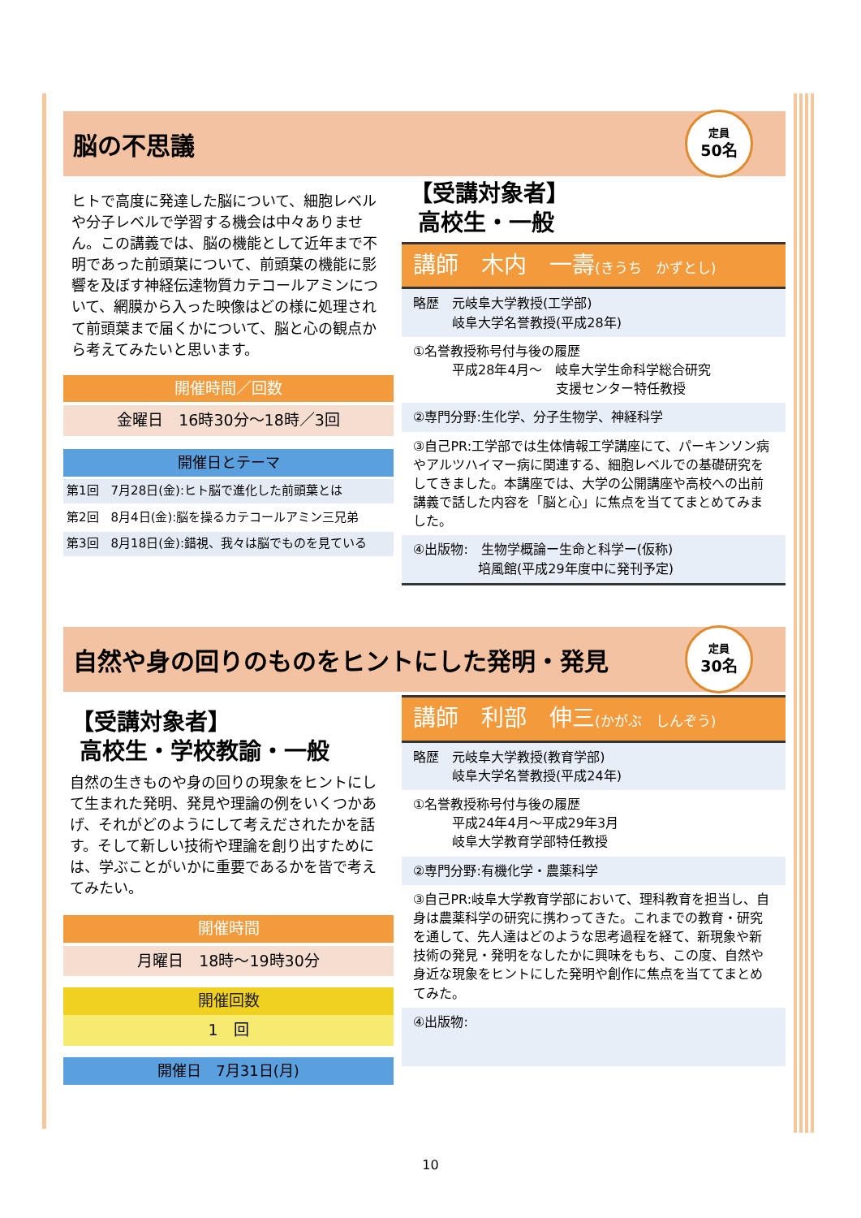脳の不思議
定員
50名
ヒトで高度に発達した脳について、細胞レベルや分子レベルで学習する機会は中々ありません。この講義では、脳の機能として近年まで不明であった前頭葉について、前頭葉の機能に影響を及ぼす神経伝達物質カテコールアミンについて、網膜から入った映像はどの様に処理されて前頭葉まで届くかについて、脳と心の観点から考えてみたいと思います。
開催時間／回数
金曜日　16時30分～18時／3回
開催日とテーマ
第1回　7月28日(金):ヒト脳で進化した前頭葉とは
第2回　8月4日(金):脳を操るカテコールアミン三兄弟
第3回　8月18日(金):錯視、我々は脳でものを見ている
【受講対象者】
高校生・一般
講師　木内　一壽(きうち　かずとし)
略歴　元岐阜大学教授(工学部)
　　　岐阜大学名誉教授(平成28年)
①名誉教授称号付与後の履歴
　　　平成28年4月～　岐阜大学生命科学総合研究
　　　　　　　　　　　支援センター特任教授
②専門分野:生化学、分子生物学、神経科学
③自己PR:工学部では生体情報工学講座にて、パーキンソン病やアルツハイマー病に関連する、細胞レベルでの基礎研究をしてきました。本講座では、大学の公開講座や高校への出前講義で話した内容を「脳と心」に焦点を当ててまとめてみました。
④出版物:　生物学概論ー生命と科学ー(仮称)
　　　　　培風館(平成29年度中に発刊予定)
自然や身の回りのものをヒントにした発明・発見
定員
30名
【受講対象者】
高校生・学校教諭・一般
自然の生きものや身の回りの現象をヒントにして生まれた発明、発見や理論の例をいくつかあげ、それがどのようにして考えだされたかを話す。そして新しい技術や理論を創り出すためには、学ぶことがいかに重要であるかを皆で考えてみたい。
開催時間
月曜日　18時～19時30分
開催回数
1　回
開催日　7月31日(月)
講師　利部　伸三(かがぶ　しんぞう)
略歴　元岐阜大学教授(教育学部)
　　　岐阜大学名誉教授(平成24年)
①名誉教授称号付与後の履歴
　　　平成24年4月～平成29年3月
　　　岐阜大学教育学部特任教授
②専門分野:有機化学・農薬科学
③自己PR:岐阜大学教育学部において、理科教育を担当し、自身は農薬科学の研究に携わってきた。これまでの教育・研究を通して、先人達はどのような思考過程を経て、新現象や新技術の発見・発明をなしたかに興味をもち、この度、自然や身近な現象をヒントにした発明や創作に焦点を当ててまとめてみた。
④出版物:
10